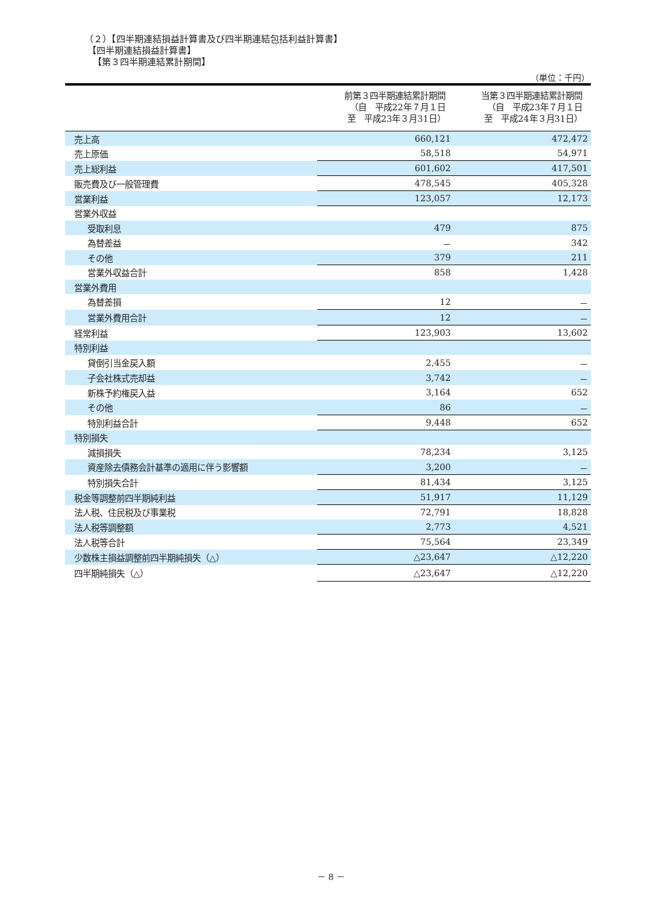（２）【四半期連結損益計算書及び四半期連結包括利益計算書】
【四半期連結損益計算書】
【第３四半期連結累計期間】
（単位：千円）
| | 前第３四半期連結累計期間 （自 平成22年７月１日 至 平成23年３月31日） | 当第３四半期連結累計期間 （自 平成23年７月１日 至 平成24年３月31日） |
| --- | --- | --- |
| 売上高 | 660,121 | 472,472 |
| 売上原価 | 58,518 | 54,971 |
| 売上総利益 | 601,602 | 417,501 |
| 販売費及び一般管理費 | 478,545 | 405,328 |
| 営業利益 | 123,057 | 12,173 |
| 営業外収益 | | |
| 受取利息 | 479 | 875 |
| 為替差益 | － | 342 |
| その他 | 379 | 211 |
| 営業外収益合計 | 858 | 1,428 |
| 営業外費用 | | |
| 為替差損 | 12 | － |
| 営業外費用合計 | 12 | － |
| 経常利益 | 123,903 | 13,602 |
| 特別利益 | | |
| 貸倒引当金戻入額 | 2,455 | － |
| 子会社株式売却益 | 3,742 | － |
| 新株予約権戻入益 | 3,164 | 652 |
| その他 | 86 | － |
| 特別利益合計 | 9,448 | 652 |
| 特別損失 | | |
| 減損損失 | 78,234 | 3,125 |
| 資産除去債務会計基準の適用に伴う影響額 | 3,200 | － |
| 特別損失合計 | 81,434 | 3,125 |
| 税金等調整前四半期純利益 | 51,917 | 11,129 |
| 法人税、住民税及び事業税 | 72,791 | 18,828 |
| 法人税等調整額 | 2,773 | 4,521 |
| 法人税等合計 | 75,564 | 23,349 |
| 少数株主損益調整前四半期純損失（△） | △23,647 | △12,220 |
| 四半期純損失（△） | △23,647 | △12,220 |
－ 8 －